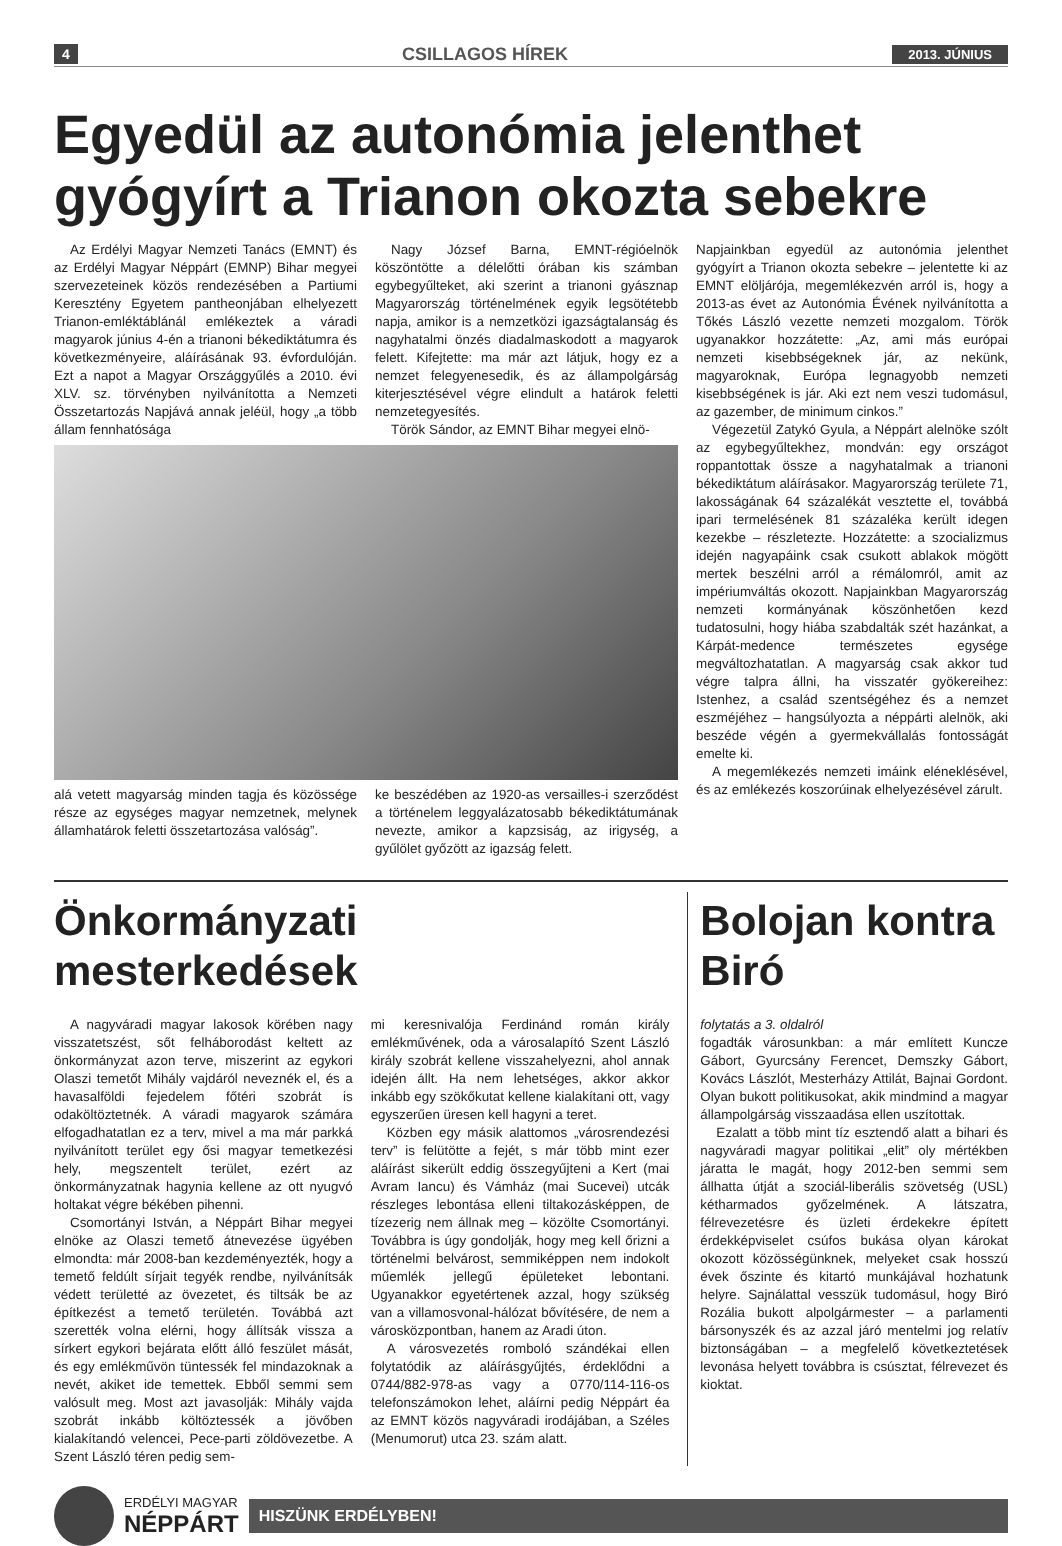4 CSILLAGOS HÍREK 2013. JÚNIUS
Egyedül az autonómia jelenthet gyógyírt a Trianon okozta sebekre
Az Erdélyi Magyar Nemzeti Tanács (EMNT) és az Erdélyi Magyar Néppárt (EMNP) Bihar megyei szervezeteinek közös rendezésében a Partiumi Keresztény Egyetem pantheonjában elhelyezett Trianon-emléktáblánál emlékeztek a váradi magyarok június 4-én a trianoni békediktátumra és következményeire, aláírásának 93. évfordulóján. Ezt a napot a Magyar Országgyűlés a 2010. évi XLV. sz. törvényben nyilvánította a Nemzeti Összetartozás Napjává annak jeléül, hogy „a több állam fennhatósága
Nagy József Barna, EMNT-régióelnök köszöntötte a délelőtti órában kis számban egybegyűlteket, aki szerint a trianoni gyásznap Magyarország történelmének egyik legsötétebb napja, amikor is a nemzetközi igazságtalanság és nagyhatalmi önzés diadalmaskodott a magyarok felett. Kifejtette: ma már azt látjuk, hogy ez a nemzet felegyenesedik, és az állampolgárság kiterjesztésével végre elindult a határok feletti nemzetegyesítés.
Török Sándor, az EMNT Bihar megyei elnö-
alá vetett magyarság minden tagja és közössége része az egységes magyar nemzetnek, melynek államhatárok feletti összetartozása valóság”.
ke beszédében az 1920-as versailles-i szerződést a történelem leggyalázatosabb békediktátumának nevezte, amikor a kapzsiság, az irigység, a gyűlölet győzött az igazság felett.
Napjainkban egyedül az autonómia jelenthet gyógyírt a Trianon okozta sebekre – jelentette ki az EMNT elöljárója, megemlékezvén arról is, hogy a 2013-as évet az Autonómia Évének nyilvánította a Tőkés László vezette nemzeti mozgalom. Török ugyanakkor hozzátette: „Az, ami más európai nemzeti kisebbségeknek jár, az nekünk, magyaroknak, Európa legnagyobb nemzeti kisebbségének is jár. Aki ezt nem veszi tudomásul, az gazember, de minimum cinkos.”
Végezetül Zatykó Gyula, a Néppárt alelnöke szólt az egybegyűltekhez, mondván: egy országot roppantottak össze a nagyhatalmak a trianoni békediktátum aláírásakor. Magyarország területe 71, lakosságának 64 százalékát vesztette el, továbbá ipari termelésének 81 százaléka került idegen kezekbe – részletezte. Hozzátette: a szocializmus idején nagyapáink csak csukott ablakok mögött mertek beszélni arról a rémálomról, amit az impériumváltás okozott. Napjainkban Magyarország nemzeti kormányának köszönhetően kezd tudatosulni, hogy hiába szabdalták szét hazánkat, a Kárpát-medence természetes egysége megváltozhatatlan. A magyarság csak akkor tud végre talpra állni, ha visszatér gyökereihez: Istenhez, a család szentségéhez és a nemzet eszméjéhez – hangsúlyozta a néppárti alelnök, aki beszéde végén a gyermekvállalás fontosságát emelte ki.
A megemlékezés nemzeti imáink eléneklésével, és az emlékezés koszorúinak elhelyezésével zárult.
Önkormányzati mesterkedések
A nagyváradi magyar lakosok körében nagy visszatetszést, sőt felháborodást keltett az önkormányzat azon terve, miszerint az egykori Olaszi temetőt Mihály vajdáról neveznék el, és a havasalföldi fejedelem főtéri szobrát is odaköltöztetnék. A váradi magyarok számára elfogadhatatlan ez a terv, mivel a ma már parkká nyilvánított terület egy ősi magyar temetkezési hely, megszentelt terület, ezért az önkormányzatnak hagynia kellene az ott nyugvó holtakat végre békében pihenni.
Csomortányi István, a Néppárt Bihar megyei elnöke az Olaszi temető átnevezése ügyében elmondta: már 2008-ban kezdeményezték, hogy a temető feldúlt sírjait tegyék rendbe, nyilvánítsák védett területté az övezetet, és tiltsák be az építkezést a temető területén. Továbbá azt szerették volna elérni, hogy állítsák vissza a sírkert egykori bejárata előtt álló feszület mását, és egy emlékművön tüntessék fel mindazoknak a nevét, akiket ide temettek. Ebből semmi sem valósult meg. Most azt javasolják: Mihály vajda szobrát inkább költöztessék a jövőben kialakítandó velencei, Pece-parti zöldövezetbe. A Szent László téren pedig sem-
mi keresnivalója Ferdinánd román király emlékművének, oda a városalapító Szent László király szobrát kellene visszahelyezni, ahol annak idején állt. Ha nem lehetséges, akkor akkor inkább egy szökőkutat kellene kialakítani ott, vagy egyszerűen üresen kell hagyni a teret.
Közben egy másik alattomos „városrendezési terv” is felütötte a fejét, s már több mint ezer aláírást sikerült eddig összegyűjteni a Kert (mai Avram Iancu) és Vámház (mai Sucevei) utcák részleges lebontása elleni tiltakozásképpen, de tízezerig nem állnak meg – közölte Csomortányi. Továbbra is úgy gondolják, hogy meg kell őrizni a történelmi belvárost, semmiképpen nem indokolt műemlék jellegű épületeket lebontani. Ugyanakkor egyetértenek azzal, hogy szükség van a villamosvonal-hálózat bővítésére, de nem a városközpontban, hanem az Aradi úton.
A városvezetés romboló szándékai ellen folytatódik az aláírásgyűjtés, érdeklődni a 0744/882-978-as vagy a 0770/114-116-os telefonszámokon lehet, aláírni pedig Néppárt éa az EMNT közös nagyváradi irodájában, a Széles (Menumorut) utca 23. szám alatt.
Bolojan kontra Biró
folytatás a 3. oldalról
fogadták városunkban: a már említett Kuncze Gábort, Gyurcsány Ferencet, Demszky Gábort, Kovács Lászlót, Mesterházy Attilát, Bajnai Gordont. Olyan bukott politikusokat, akik mindmind a magyar állampolgárság visszaadása ellen uszítottak.
Ezalatt a több mint tíz esztendő alatt a bihari és nagyváradi magyar politikai „elit” oly mértékben járatta le magát, hogy 2012-ben semmi sem állhatta útját a szociál-liberális szövetség (USL) kétharmados győzelmének. A látszatra, félrevezetésre és üzleti érdekekre épített érdekképviselet csúfos bukása olyan károkat okozott közösségünknek, melyeket csak hosszú évek őszinte és kitartó munkájával hozhatunk helyre. Sajnálattal vesszük tudomásul, hogy Biró Rozália bukott alpolgármester – a parlamenti bársonyszék és az azzal járó mentelmi jog relatív biztonságában – a megfelelő következtetések levonása helyett továbbra is csúsztat, félrevezet és kioktat.
ERDÉLYI MAGYAR
NÉPPÁRT
HISZÜNK ERDÉLYBEN!